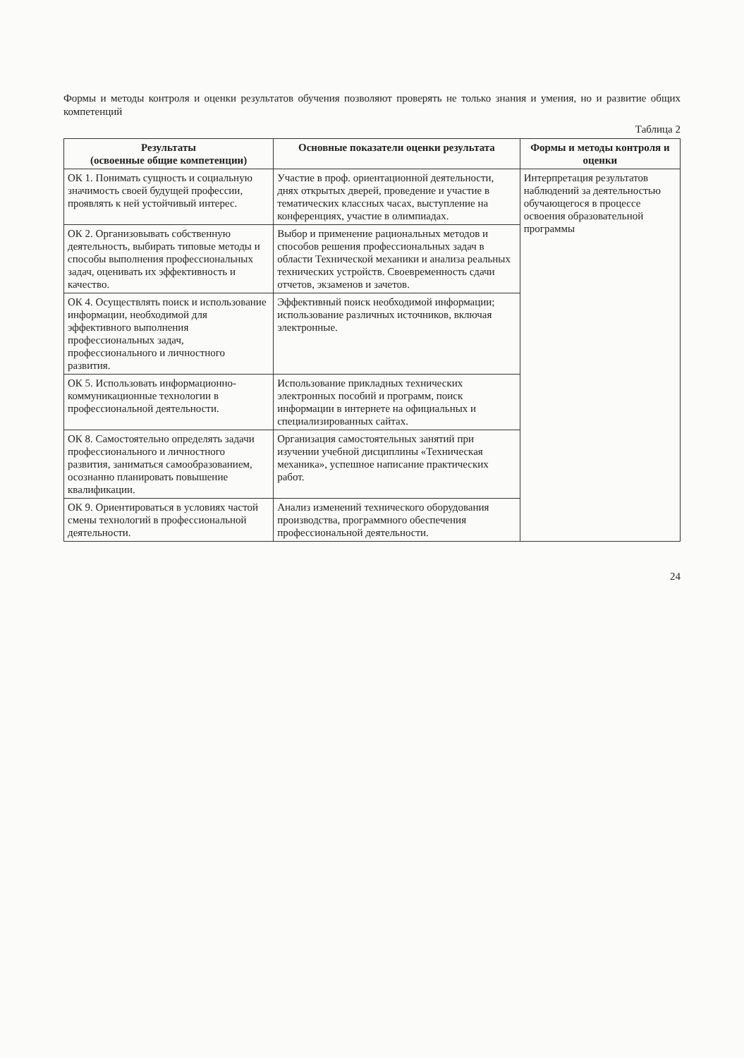Формы и методы контроля и оценки результатов обучения позволяют проверять не только знания и умения, но и развитие общих компетенций
Таблица 2
| Результаты (освоенные общие компетенции) | Основные показатели оценки результата | Формы и методы контроля и оценки |
| --- | --- | --- |
| ОК 1. Понимать сущность и социальную значимость своей будущей профессии, проявлять к ней устойчивый интерес. | Участие в проф. ориентационной деятельности, днях открытых дверей, проведение и участие в тематических классных часах, выступление на конференциях, участие в олимпиадах. | Интерпретация результатов наблюдений за деятельностью обучающегося в процессе освоения образовательной программы |
| ОК 2. Организовывать собственную деятельность, выбирать типовые методы и способы выполнения профессиональных задач, оценивать их эффективность и качество. | Выбор и применение рациональных методов и способов решения профессиональных задач в области Технической механики и анализа реальных технических устройств. Своевременность сдачи отчетов, экзаменов и зачетов. | |
| ОК 4. Осуществлять поиск и использование информации, необходимой для эффективного выполнения профессиональных задач, профессионального и личностного развития. | Эффективный поиск необходимой информации; использование различных источников, включая электронные. | |
| ОК 5. Использовать информационно-коммуникационные технологии в профессиональной деятельности. | Использование прикладных технических электронных пособий и программ, поиск информации в интернете на официальных и специализированных сайтах. | |
| ОК 8. Самостоятельно определять задачи профессионального и личностного развития, заниматься самообразованием, осознанно планировать повышение квалификации. | Организация самостоятельных занятий при изучении учебной дисциплины «Техническая механика», успешное написание практических работ. | |
| ОК 9. Ориентироваться в условиях частой смены технологий в профессиональной деятельности. | Анализ изменений технического оборудования производства, программного обеспечения профессиональной деятельности. | |
24